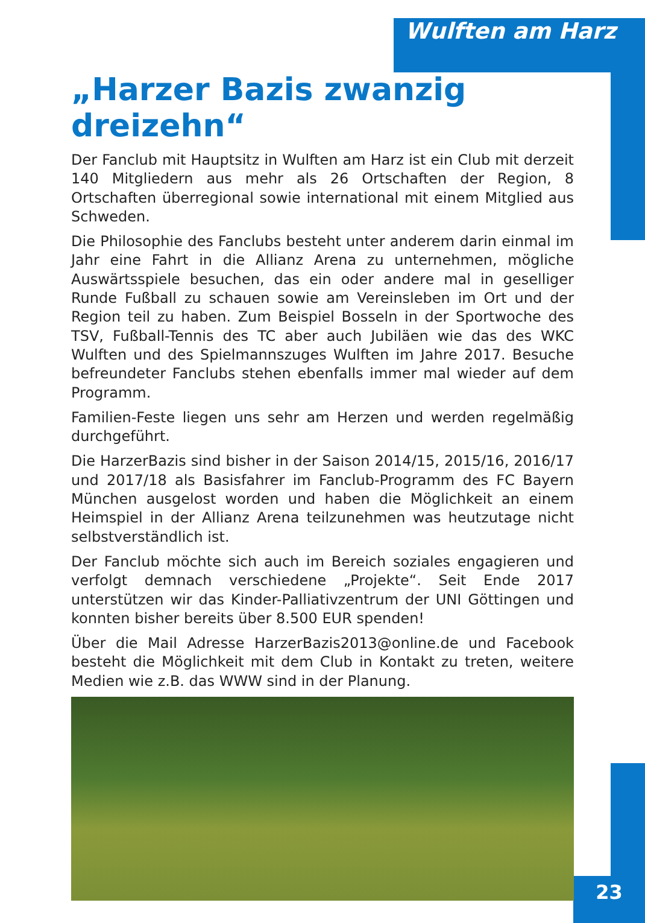Wulften am Harz
„Harzer Bazis zwanzig dreizehn“
Der Fanclub mit Hauptsitz in Wulften am Harz ist ein Club mit derzeit 140 Mitgliedern aus mehr als 26 Ortschaften der Region, 8 Ortschaften überregional sowie international mit einem Mitglied aus Schweden.
Die Philosophie des Fanclubs besteht unter anderem darin einmal im Jahr eine Fahrt in die Allianz Arena zu unternehmen, mögliche Auswärtsspiele besuchen, das ein oder andere mal in geselliger Runde Fußball zu schauen sowie am Vereinsleben im Ort und der Region teil zu haben. Zum Beispiel Bosseln in der Sportwoche des TSV, Fußball-Tennis des TC aber auch Jubiläen wie das des WKC Wulften und des Spielmannszuges Wulften im Jahre 2017. Besuche befreundeter Fanclubs stehen ebenfalls immer mal wieder auf dem Programm.
Familien-Feste liegen uns sehr am Herzen und werden regelmäßig durchgeführt.
Die HarzerBazis sind bisher in der Saison 2014/15, 2015/16, 2016/17 und 2017/18 als Basisfahrer im Fanclub-Programm des FC Bayern München ausgelost worden und haben die Möglichkeit an einem Heimspiel in der Allianz Arena teilzunehmen was heutzutage nicht selbstverständlich ist.
Der Fanclub möchte sich auch im Bereich soziales engagieren und verfolgt demnach verschiedene „Projekte“. Seit Ende 2017 unterstützen wir das Kinder-Palliativzentrum der UNI Göttingen und konnten bisher bereits über 8.500 EUR spenden!
Über die Mail Adresse HarzerBazis2013@online.de und Facebook besteht die Möglichkeit mit dem Club in Kontakt zu treten, weitere Medien wie z.B. das WWW sind in der Planung.
23